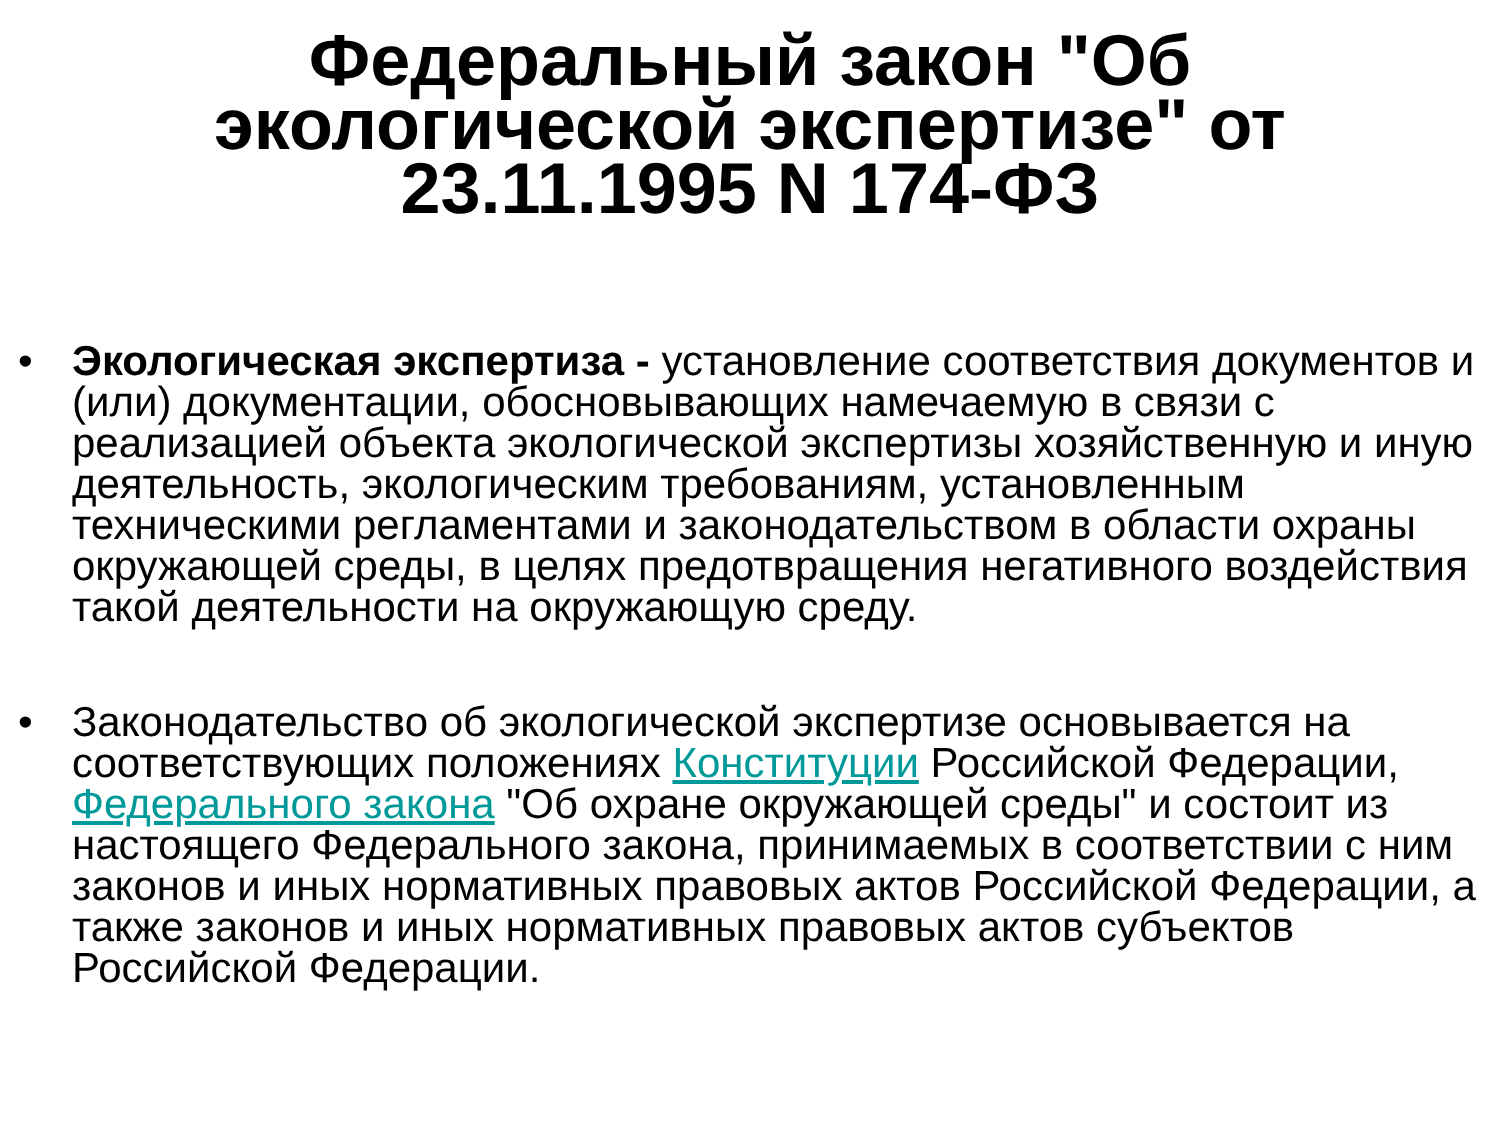Федеральный закон "Об
экологической экспертизе" от
23.11.1995 N 174-ФЗ
• Экологическая экспертиза - установление соответствия документов и (или) документации, обосновывающих намечаемую в связи с реализацией объекта экологической экспертизы хозяйственную и иную деятельность, экологическим требованиям, установленным техническими регламентами и законодательством в области охраны окружающей среды, в целях предотвращения негативного воздействия такой деятельности на окружающую среду.
• Законодательство об экологической экспертизе основывается на соответствующих положениях Конституции Российской Федерации, Федерального закона "Об охране окружающей среды" и состоит из настоящего Федерального закона, принимаемых в соответствии с ним законов и иных нормативных правовых актов Российской Федерации, а также законов и иных нормативных правовых актов субъектов Российской Федерации.